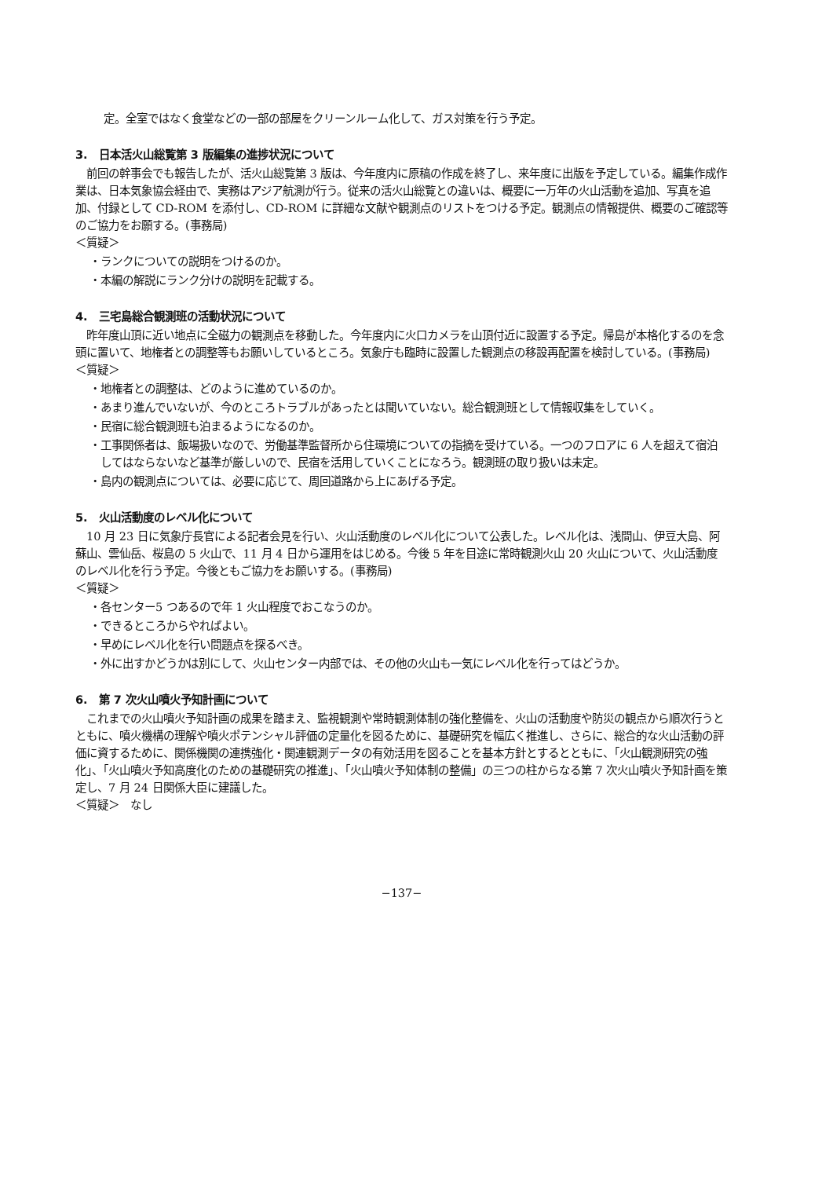定。全室ではなく食堂などの一部の部屋をクリーンルーム化して、ガス対策を行う予定。
3.　日本活火山総覧第 3 版編集の進捗状況について
　前回の幹事会でも報告したが、活火山総覧第 3 版は、今年度内に原稿の作成を終了し、来年度に出版を予定している。編集作成作業は、日本気象協会経由で、実務はアジア航測が行う。従来の活火山総覧との違いは、概要に一万年の火山活動を追加、写真を追加、付録として CD-ROM を添付し、CD-ROM に詳細な文献や観測点のリストをつける予定。観測点の情報提供、概要のご確認等のご協力をお願する。(事務局)
＜質疑＞
・ランクについての説明をつけるのか。
・本編の解説にランク分けの説明を記載する。
4.　三宅島総合観測班の活動状況について
　昨年度山頂に近い地点に全磁力の観測点を移動した。今年度内に火口カメラを山頂付近に設置する予定。帰島が本格化するのを念頭に置いて、地権者との調整等もお願いしているところ。気象庁も臨時に設置した観測点の移設再配置を検討している。(事務局)
＜質疑＞
・地権者との調整は、どのように進めているのか。
・あまり進んでいないが、今のところトラブルがあったとは聞いていない。総合観測班として情報収集をしていく。
・民宿に総合観測班も泊まるようになるのか。
・工事関係者は、飯場扱いなので、労働基準監督所から住環境についての指摘を受けている。一つのフロアに 6 人を超えて宿泊してはならないなど基準が厳しいので、民宿を活用していくことになろう。観測班の取り扱いは未定。
・島内の観測点については、必要に応じて、周回道路から上にあげる予定。
5.　火山活動度のレベル化について
　10 月 23 日に気象庁長官による記者会見を行い、火山活動度のレベル化について公表した。レベル化は、浅間山、伊豆大島、阿蘇山、雲仙岳、桜島の 5 火山で、11 月 4 日から運用をはじめる。今後 5 年を目途に常時観測火山 20 火山について、火山活動度のレベル化を行う予定。今後ともご協力をお願いする。(事務局)
＜質疑＞
・各センター5 つあるので年 1 火山程度でおこなうのか。
・できるところからやればよい。
・早めにレベル化を行い問題点を探るべき。
・外に出すかどうかは別にして、火山センター内部では、その他の火山も一気にレベル化を行ってはどうか。
6.　第 7 次火山噴火予知計画について
　これまでの火山噴火予知計画の成果を踏まえ、監視観測や常時観測体制の強化整備を、火山の活動度や防災の観点から順次行うとともに、噴火機構の理解や噴火ポテンシャル評価の定量化を図るために、基礎研究を幅広く推進し、さらに、総合的な火山活動の評価に資するために、関係機関の連携強化・関連観測データの有効活用を図ることを基本方針とするとともに、「火山観測研究の強化」、「火山噴火予知高度化のための基礎研究の推進」、「火山噴火予知体制の整備」の三つの柱からなる第 7 次火山噴火予知計画を策定し、7 月 24 日関係大臣に建議した。
＜質疑＞　なし
−137−